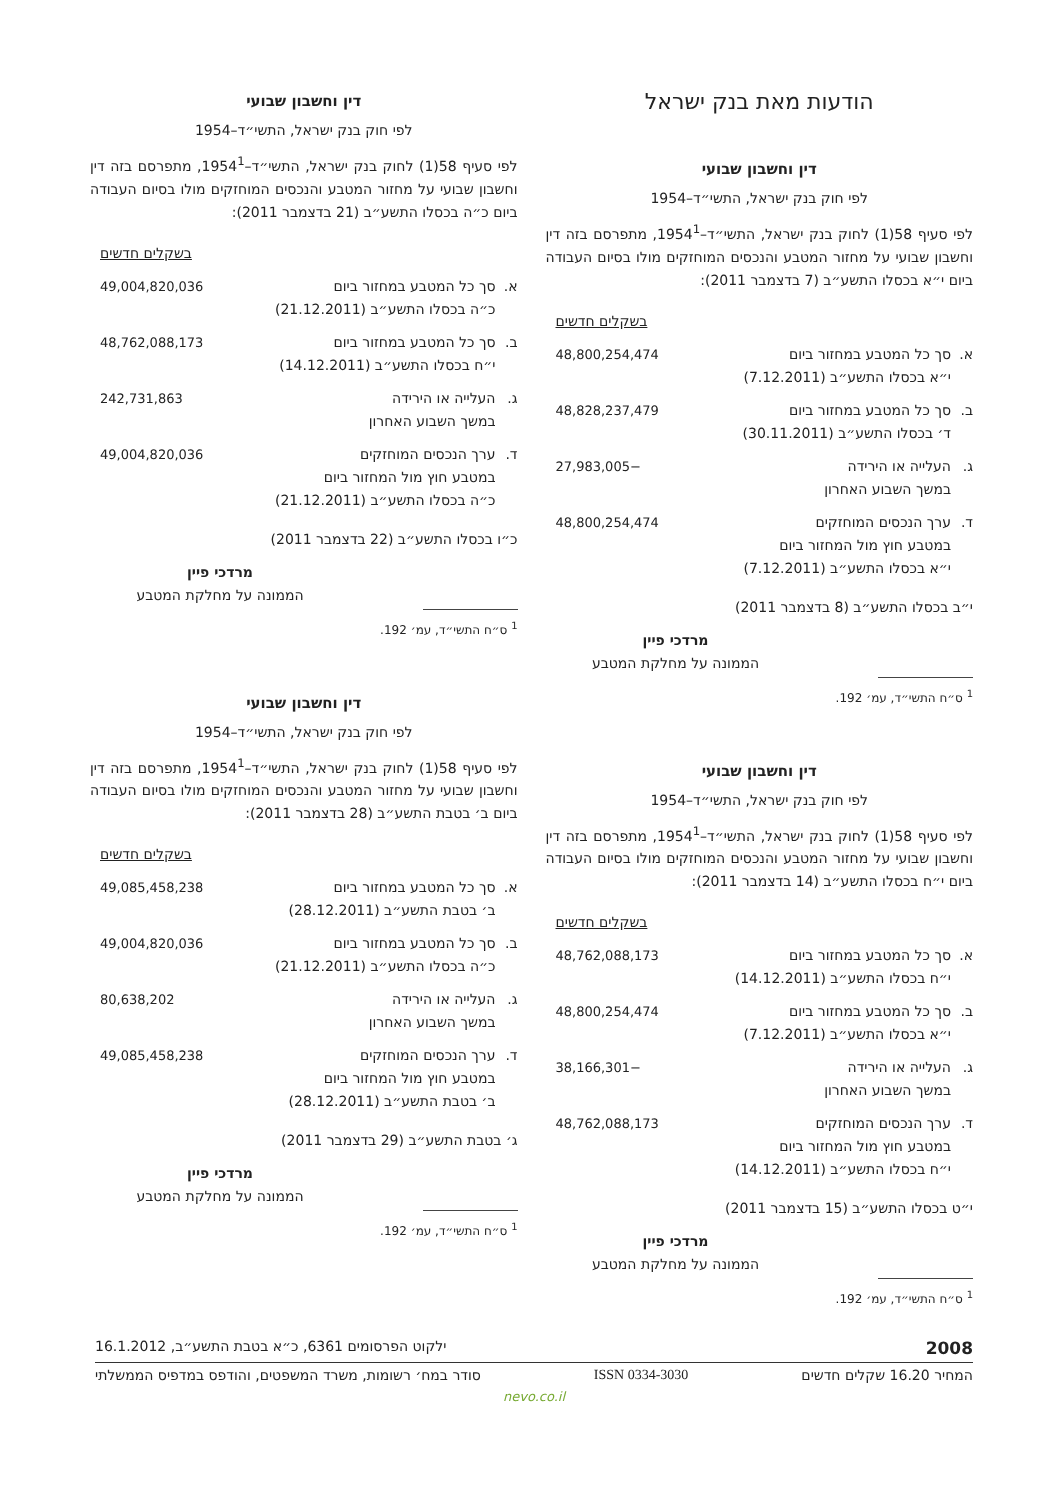הודעות מאת בנק ישראל
דין וחשבון שבועי
לפי חוק בנק ישראל, התשי״ד–1954
לפי סעיף 58(1) לחוק בנק ישראל, התשי״ד–1954<sup>1</sup>, מתפרסם בזה דין וחשבון שבועי על מחזור המטבע והנכסים המוחזקים מולו בסיום העבודה ביום י״א בכסלו התשע״ב (7 בדצמבר 2011):
בשקלים חדשים
| א. | סך כל המטבע במחזור ביום י״א בכסלו התשע״ב (7.12.2011) | 48,800,254,474 |
| ב. | סך כל המטבע במחזור ביום ד׳ בכסלו התשע״ב (30.11.2011) | 48,828,237,479 |
| ג. | העלייה או הירידה במשך השבוע האחרון | −27,983,005 |
| ד. | ערך הנכסים המוחזקים במטבע חוץ מול המחזור ביום י״א בכסלו התשע״ב (7.12.2011) | 48,800,254,474 |
י״ב בכסלו התשע״ב (8 בדצמבר 2011)
מרדכי פיין
הממונה על מחלקת המטבע
<sup>1</sup> ס״ח התשי״ד, עמ׳ 192.
דין וחשבון שבועי
לפי חוק בנק ישראל, התשי״ד–1954
לפי סעיף 58(1) לחוק בנק ישראל, התשי״ד–1954<sup>1</sup>, מתפרסם בזה דין וחשבון שבועי על מחזור המטבע והנכסים המוחזקים מולו בסיום העבודה ביום י״ח בכסלו התשע״ב (14 בדצמבר 2011):
בשקלים חדשים
| א. | סך כל המטבע במחזור ביום י״ח בכסלו התשע״ב (14.12.2011) | 48,762,088,173 |
| ב. | סך כל המטבע במחזור ביום י״א בכסלו התשע״ב (7.12.2011) | 48,800,254,474 |
| ג. | העלייה או הירידה במשך השבוע האחרון | −38,166,301 |
| ד. | ערך הנכסים המוחזקים במטבע חוץ מול המחזור ביום י״ח בכסלו התשע״ב (14.12.2011) | 48,762,088,173 |
י״ט בכסלו התשע״ב (15 בדצמבר 2011)
מרדכי פיין
הממונה על מחלקת המטבע
<sup>1</sup> ס״ח התשי״ד, עמ׳ 192.
דין וחשבון שבועי
לפי חוק בנק ישראל, התשי״ד–1954
לפי סעיף 58(1) לחוק בנק ישראל, התשי״ד–1954<sup>1</sup>, מתפרסם בזה דין וחשבון שבועי על מחזור המטבע והנכסים המוחזקים מולו בסיום העבודה ביום כ״ה בכסלו התשע״ב (21 בדצמבר 2011):
בשקלים חדשים
| א. | סך כל המטבע במחזור ביום כ״ה בכסלו התשע״ב (21.12.2011) | 49,004,820,036 |
| ב. | סך כל המטבע במחזור ביום י״ח בכסלו התשע״ב (14.12.2011) | 48,762,088,173 |
| ג. | העלייה או הירידה במשך השבוע האחרון | 242,731,863 |
| ד. | ערך הנכסים המוחזקים במטבע חוץ מול המחזור ביום כ״ה בכסלו התשע״ב (21.12.2011) | 49,004,820,036 |
כ״ו בכסלו התשע״ב (22 בדצמבר 2011)
מרדכי פיין
הממונה על מחלקת המטבע
<sup>1</sup> ס״ח התשי״ד, עמ׳ 192.
דין וחשבון שבועי
לפי חוק בנק ישראל, התשי״ד–1954
לפי סעיף 58(1) לחוק בנק ישראל, התשי״ד–1954<sup>1</sup>, מתפרסם בזה דין וחשבון שבועי על מחזור המטבע והנכסים המוחזקים מולו בסיום העבודה ביום ב׳ בטבת התשע״ב (28 בדצמבר 2011):
בשקלים חדשים
| א. | סך כל המטבע במחזור ביום ב׳ בטבת התשע״ב (28.12.2011) | 49,085,458,238 |
| ב. | סך כל המטבע במחזור ביום כ״ה בכסלו התשע״ב (21.12.2011) | 49,004,820,036 |
| ג. | העלייה או הירידה במשך השבוע האחרון | 80,638,202 |
| ד. | ערך הנכסים המוחזקים במטבע חוץ מול המחזור ביום ב׳ בטבת התשע״ב (28.12.2011) | 49,085,458,238 |
ג׳ בטבת התשע״ב (29 בדצמבר 2011)
מרדכי פיין
הממונה על מחלקת המטבע
<sup>1</sup> ס״ח התשי״ד, עמ׳ 192.
2008 ילקוט הפרסומים 6361, כ״א בטבת התשע״ב, 16.1.2012
המחיר 16.20 שקלים חדשים ISSN 0334-3030 סודר במח׳ רשומות, משרד המשפטים, והודפס במדפיס הממשלתי
nevo.co.il